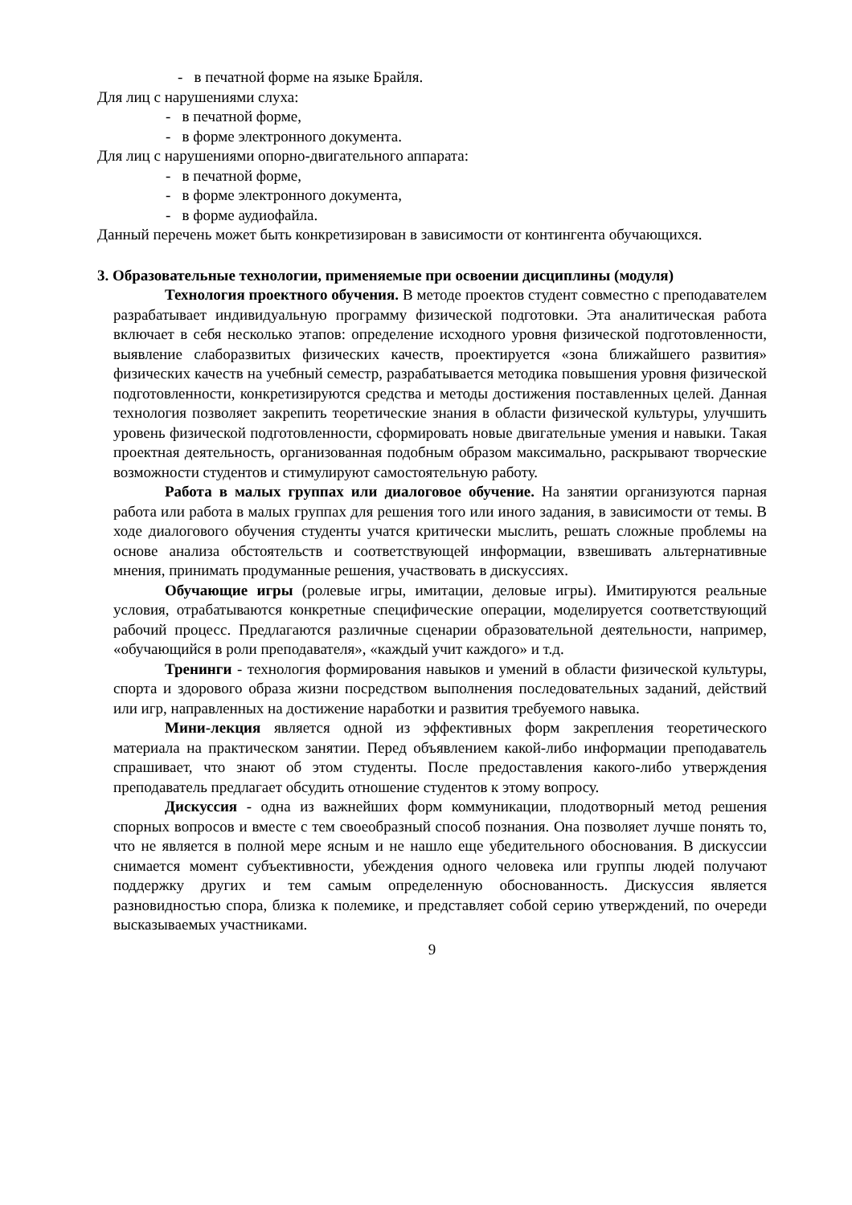- в печатной форме на языке Брайля.
Для лиц с нарушениями слуха:
- в печатной форме,
- в форме электронного документа.
Для лиц с нарушениями опорно-двигательного аппарата:
- в печатной форме,
- в форме электронного документа,
- в форме аудиофайла.
Данный перечень может быть конкретизирован в зависимости от контингента обучающихся.
3. Образовательные технологии, применяемые при освоении дисциплины (модуля)
Технология проектного обучения. В методе проектов студент совместно с преподавателем разрабатывает индивидуальную программу физической подготовки. Эта аналитическая работа включает в себя несколько этапов: определение исходного уровня физической подготовленности, выявление слаборазвитых физических качеств, проектируется «зона ближайшего развития» физических качеств на учебный семестр, разрабатывается методика повышения уровня физической подготовленности, конкретизируются средства и методы достижения поставленных целей. Данная технология позволяет закрепить теоретические знания в области физической культуры, улучшить уровень физической подготовленности, сформировать новые двигательные умения и навыки. Такая проектная деятельность, организованная подобным образом максимально, раскрывают творческие возможности студентов и стимулируют самостоятельную работу.
Работа в малых группах или диалоговое обучение. На занятии организуются парная работа или работа в малых группах для решения того или иного задания, в зависимости от темы. В ходе диалогового обучения студенты учатся критически мыслить, решать сложные проблемы на основе анализа обстоятельств и соответствующей информации, взвешивать альтернативные мнения, принимать продуманные решения, участвовать в дискуссиях.
Обучающие игры (ролевые игры, имитации, деловые игры). Имитируются реальные условия, отрабатываются конкретные специфические операции, моделируется соответствующий рабочий процесс. Предлагаются различные сценарии образовательной деятельности, например, «обучающийся в роли преподавателя», «каждый учит каждого» и т.д.
Тренинги - технология формирования навыков и умений в области физической культуры, спорта и здорового образа жизни посредством выполнения последовательных заданий, действий или игр, направленных на достижение наработки и развития требуемого навыка.
Мини-лекция является одной из эффективных форм закрепления теоретического материала на практическом занятии. Перед объявлением какой-либо информации преподаватель спрашивает, что знают об этом студенты. После предоставления какого-либо утверждения преподаватель предлагает обсудить отношение студентов к этому вопросу.
Дискуссия - одна из важнейших форм коммуникации, плодотворный метод решения спорных вопросов и вместе с тем своеобразный способ познания. Она позволяет лучше понять то, что не является в полной мере ясным и не нашло еще убедительного обоснования. В дискуссии снимается момент субъективности, убеждения одного человека или группы людей получают поддержку других и тем самым определенную обоснованность. Дискуссия является разновидностью спора, близка к полемике, и представляет собой серию утверждений, по очереди высказываемых участниками.
9